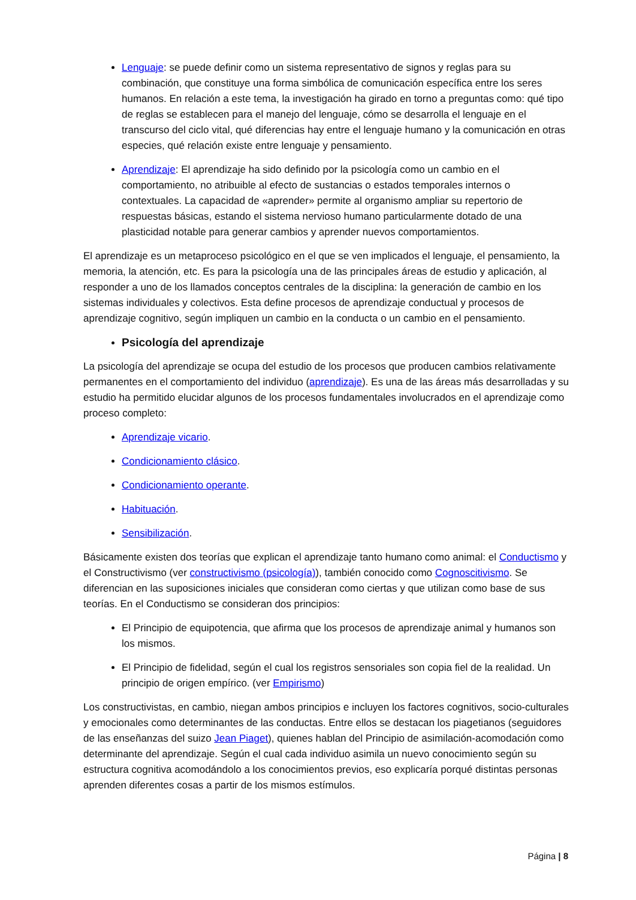Lenguaje: se puede definir como un sistema representativo de signos y reglas para su combinación, que constituye una forma simbólica de comunicación específica entre los seres humanos. En relación a este tema, la investigación ha girado en torno a preguntas como: qué tipo de reglas se establecen para el manejo del lenguaje, cómo se desarrolla el lenguaje en el transcurso del ciclo vital, qué diferencias hay entre el lenguaje humano y la comunicación en otras especies, qué relación existe entre lenguaje y pensamiento.
Aprendizaje: El aprendizaje ha sido definido por la psicología como un cambio en el comportamiento, no atribuible al efecto de sustancias o estados temporales internos o contextuales. La capacidad de «aprender» permite al organismo ampliar su repertorio de respuestas básicas, estando el sistema nervioso humano particularmente dotado de una plasticidad notable para generar cambios y aprender nuevos comportamientos.
El aprendizaje es un metaproceso psicológico en el que se ven implicados el lenguaje, el pensamiento, la memoria, la atención, etc. Es para la psicología una de las principales áreas de estudio y aplicación, al responder a uno de los llamados conceptos centrales de la disciplina: la generación de cambio en los sistemas individuales y colectivos. Esta define procesos de aprendizaje conductual y procesos de aprendizaje cognitivo, según impliquen un cambio en la conducta o un cambio en el pensamiento.
Psicología del aprendizaje
La psicología del aprendizaje se ocupa del estudio de los procesos que producen cambios relativamente permanentes en el comportamiento del individuo (aprendizaje). Es una de las áreas más desarrolladas y su estudio ha permitido elucidar algunos de los procesos fundamentales involucrados en el aprendizaje como proceso completo:
Aprendizaje vicario.
Condicionamiento clásico.
Condicionamiento operante.
Habituación.
Sensibilización.
Básicamente existen dos teorías que explican el aprendizaje tanto humano como animal: el Conductismo y el Constructivismo (ver constructivismo (psicología)), también conocido como Cognoscitivismo. Se diferencian en las suposiciones iniciales que consideran como ciertas y que utilizan como base de sus teorías. En el Conductismo se consideran dos principios:
El Principio de equipotencia, que afirma que los procesos de aprendizaje animal y humanos son los mismos.
El Principio de fidelidad, según el cual los registros sensoriales son copia fiel de la realidad. Un principio de origen empírico. (ver Empirismo)
Los constructivistas, en cambio, niegan ambos principios e incluyen los factores cognitivos, socio-culturales y emocionales como determinantes de las conductas. Entre ellos se destacan los piagetianos (seguidores de las enseñanzas del suizo Jean Piaget), quienes hablan del Principio de asimilación-acomodación como determinante del aprendizaje. Según el cual cada individuo asimila un nuevo conocimiento según su estructura cognitiva acomodándolo a los conocimientos previos, eso explicaría porqué distintas personas aprenden diferentes cosas a partir de los mismos estímulos.
Página | 8